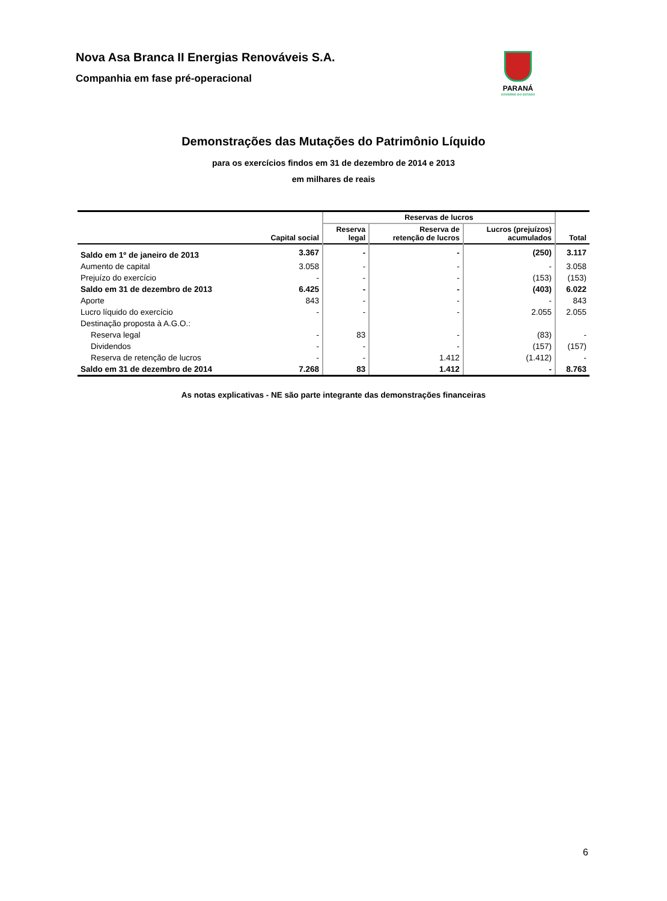Nova Asa Branca II Energias Renováveis S.A.
Companhia em fase pré-operacional
PARANÁ
GOVERNO DO ESTADO
Demonstrações das Mutações do Patrimônio Líquido
para os exercícios findos em 31 de dezembro de 2014 e 2013
em milhares de reais
| | | Reservas de lucros | | | |
| --- | --- | --- | --- | --- | --- |
| | Capital social | Reserva legal | Reserva de retenção de lucros | Lucros (prejuízos) acumulados | Total |
| Saldo em 1º de janeiro de 2013 | 3.367 | - | - | (250) | 3.117 |
| Aumento de capital | 3.058 | - | - | - | 3.058 |
| Prejuízo do exercício | - | - | - | (153) | (153) |
| Saldo em 31 de dezembro de 2013 | 6.425 | - | - | (403) | 6.022 |
| Aporte | 843 | - | - | - | 843 |
| Lucro líquido do exercício | - | - | - | 2.055 | 2.055 |
| Destinação proposta à A.G.O.: | | | | | |
| Reserva legal | - | 83 | - | (83) | - |
| Dividendos | - | - | - | (157) | (157) |
| Reserva de retenção de lucros | - | - | 1.412 | (1.412) | - |
| Saldo em 31 de dezembro de 2014 | 7.268 | 83 | 1.412 | - | 8.763 |
As notas explicativas - NE são parte integrante das demonstrações financeiras
6